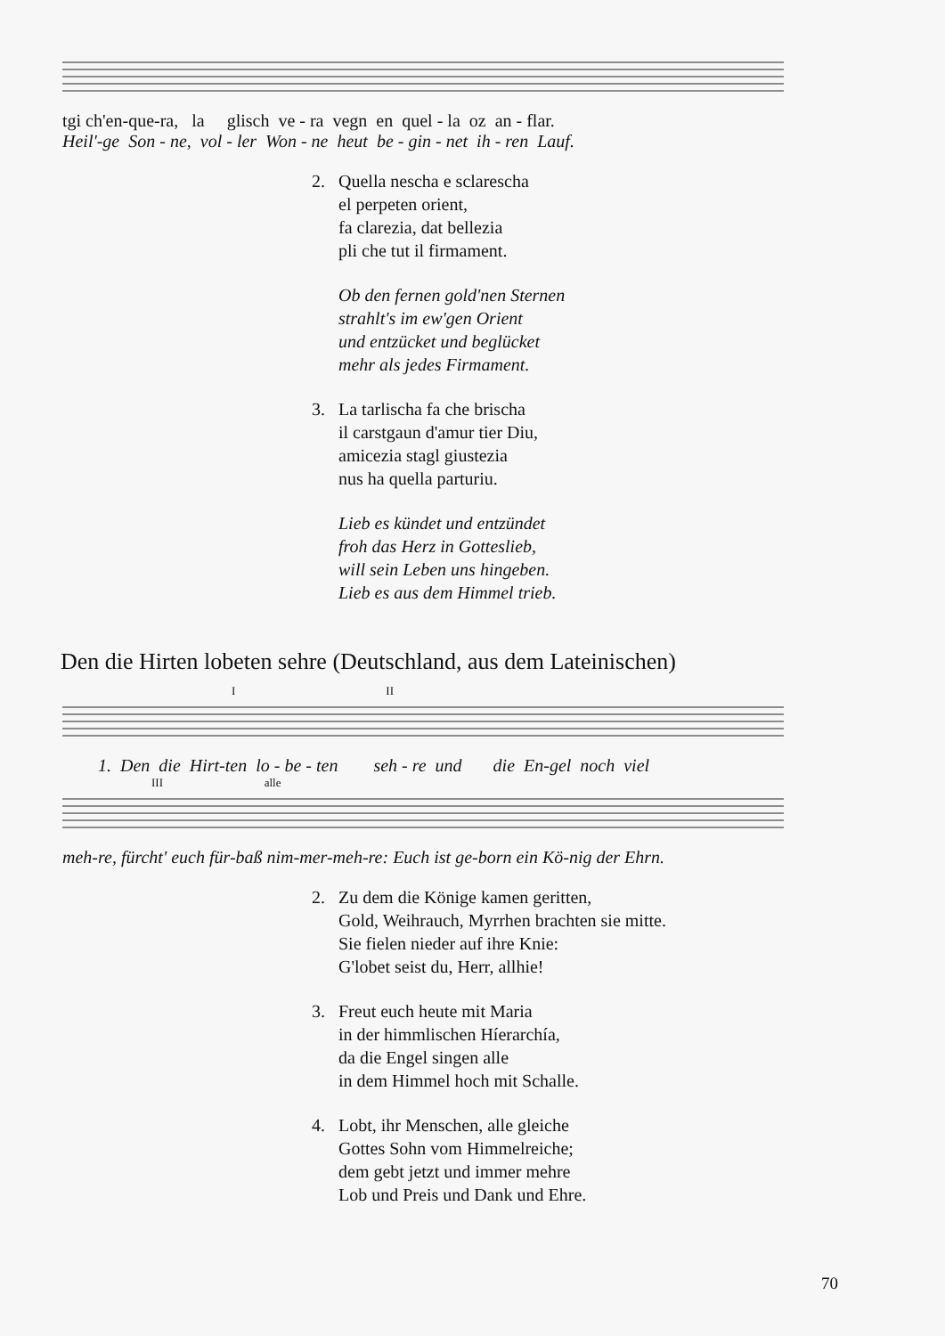tgi ch'en-que-ra, la glisch ve - ra vegn en quel - la oz an - flar.
Heil'-ge Son - ne, vol - ler Won - ne heut be - gin - net ih - ren Lauf.
2. Quella nescha e sclarescha
el perpeten orient,
fa clarezia, dat bellezia
pli che tut il firmament.
Ob den fernen gold'nen Sternen
strahlt's im ew'gen Orient
und entzücket und beglücket
mehr als jedes Firmament.
3. La tarlischa fa che brischa
il carstgaun d'amur tier Diu,
amicezia stagl giustezia
nus ha quella parturiu.
Lieb es kündet und entzündet
froh das Herz in Gotteslieb,
will sein Leben uns hingeben.
Lieb es aus dem Himmel trieb.
Den die Hirten lobeten sehre (Deutschland, aus dem Lateinischen)
I II
1. Den die Hirt-ten lo - be - ten seh - re und die En-gel noch viel
III alle
meh-re, fürcht' euch für-baß nim-mer-meh-re: Euch ist ge-born ein Kö-nig der Ehrn.
2. Zu dem die Könige kamen geritten,
Gold, Weihrauch, Myrrhen brachten sie mitte.
Sie fielen nieder auf ihre Knie:
G'lobet seist du, Herr, allhie!
3. Freut euch heute mit Maria
in der himmlischen Híerarchía,
da die Engel singen alle
in dem Himmel hoch mit Schalle.
4. Lobt, ihr Menschen, alle gleiche
Gottes Sohn vom Himmelreiche;
dem gebt jetzt und immer mehre
Lob und Preis und Dank und Ehre.
70